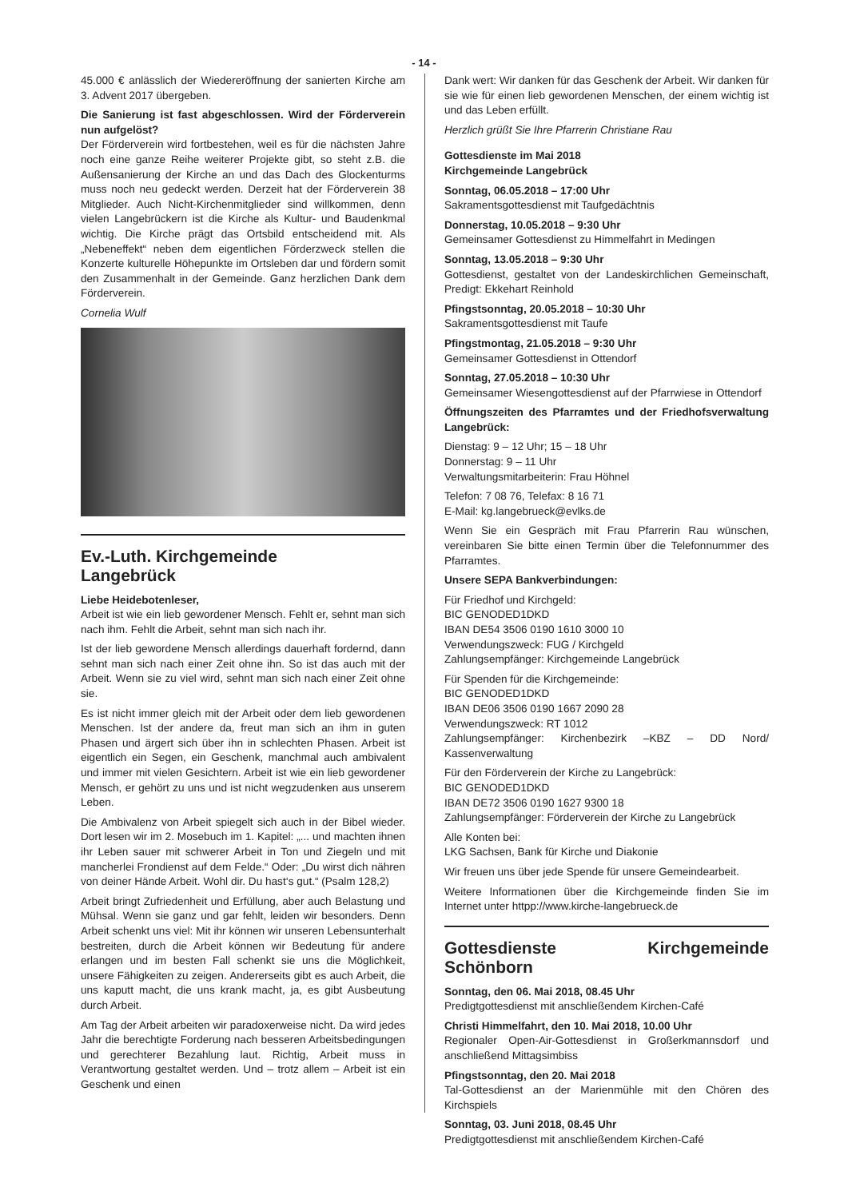- 14 -
45.000 € anlässlich der Wiedereröffnung der sanierten Kirche am 3. Advent 2017 übergeben.
Die Sanierung ist fast abgeschlossen. Wird der Förderverein nun aufgelöst?
Der Förderverein wird fortbestehen, weil es für die nächsten Jahre noch eine ganze Reihe weiterer Projekte gibt, so steht z.B. die Außensanierung der Kirche an und das Dach des Glockenturms muss noch neu gedeckt werden. Derzeit hat der Förderverein 38 Mitglieder. Auch Nicht-Kirchenmitglieder sind willkommen, denn vielen Langebrückern ist die Kirche als Kultur- und Baudenkmal wichtig. Die Kirche prägt das Ortsbild entscheidend mit. Als „Nebeneffekt“ neben dem eigentlichen Förderzweck stellen die Konzerte kulturelle Höhepunkte im Ortsleben dar und fördern somit den Zusammenhalt in der Gemeinde. Ganz herzlichen Dank dem Förderverein.
Cornelia Wulf
Ev.-Luth. Kirchgemeinde
Langebrück
Liebe Heidebotenleser,
Arbeit ist wie ein lieb gewordener Mensch. Fehlt er, sehnt man sich nach ihm. Fehlt die Arbeit, sehnt man sich nach ihr.
Ist der lieb gewordene Mensch allerdings dauerhaft fordernd, dann sehnt man sich nach einer Zeit ohne ihn. So ist das auch mit der Arbeit. Wenn sie zu viel wird, sehnt man sich nach einer Zeit ohne sie.
Es ist nicht immer gleich mit der Arbeit oder dem lieb gewordenen Menschen. Ist der andere da, freut man sich an ihm in guten Phasen und ärgert sich über ihn in schlechten Phasen. Arbeit ist eigentlich ein Segen, ein Geschenk, manchmal auch ambivalent und immer mit vielen Gesichtern. Arbeit ist wie ein lieb gewordener Mensch, er gehört zu uns und ist nicht wegzudenken aus unserem Leben.
Die Ambivalenz von Arbeit spiegelt sich auch in der Bibel wieder. Dort lesen wir im 2. Mosebuch im 1. Kapitel: „... und machten ihnen ihr Leben sauer mit schwerer Arbeit in Ton und Ziegeln und mit mancherlei Frondienst auf dem Felde.“ Oder: „Du wirst dich nähren von deiner Hände Arbeit. Wohl dir. Du hast‘s gut.“ (Psalm 128,2)
Arbeit bringt Zufriedenheit und Erfüllung, aber auch Belastung und Mühsal. Wenn sie ganz und gar fehlt, leiden wir besonders. Denn Arbeit schenkt uns viel: Mit ihr können wir unseren Lebensunterhalt bestreiten, durch die Arbeit können wir Bedeutung für andere erlangen und im besten Fall schenkt sie uns die Möglichkeit, unsere Fähigkeiten zu zeigen. Andererseits gibt es auch Arbeit, die uns kaputt macht, die uns krank macht, ja, es gibt Ausbeutung durch Arbeit.
Am Tag der Arbeit arbeiten wir paradoxerweise nicht. Da wird jedes Jahr die berechtigte Forderung nach besseren Arbeitsbedingungen und gerechterer Bezahlung laut. Richtig, Arbeit muss in Verantwortung gestaltet werden. Und – trotz allem – Arbeit ist ein Geschenk und einen
Dank wert: Wir danken für das Geschenk der Arbeit. Wir danken für sie wie für einen lieb gewordenen Menschen, der einem wichtig ist und das Leben erfüllt.
Herzlich grüßt Sie Ihre Pfarrerin Christiane Rau
Gottesdienste im Mai 2018
Kirchgemeinde Langebrück
Sonntag, 06.05.2018 – 17:00 Uhr
Sakramentsgottesdienst mit Taufgedächtnis
Donnerstag, 10.05.2018 – 9:30 Uhr
Gemeinsamer Gottesdienst zu Himmelfahrt in Medingen
Sonntag, 13.05.2018 – 9:30 Uhr
Gottesdienst, gestaltet von der Landeskirchlichen Gemeinschaft, Predigt: Ekkehart Reinhold
Pfingstsonntag, 20.05.2018 – 10:30 Uhr
Sakramentsgottesdienst mit Taufe
Pfingstmontag, 21.05.2018 – 9:30 Uhr
Gemeinsamer Gottesdienst in Ottendorf
Sonntag, 27.05.2018 – 10:30 Uhr
Gemeinsamer Wiesengottesdienst auf der Pfarrwiese in Ottendorf
Öffnungszeiten des Pfarramtes und der Friedhofsverwaltung Langebrück:
Dienstag: 9 – 12 Uhr; 15 – 18 Uhr
Donnerstag: 9 – 11 Uhr
Verwaltungsmitarbeiterin: Frau Höhnel
Telefon: 7 08 76, Telefax: 8 16 71
E-Mail: kg.langebrueck@evlks.de
Wenn Sie ein Gespräch mit Frau Pfarrerin Rau wünschen, vereinbaren Sie bitte einen Termin über die Telefonnummer des Pfarramtes.
Unsere SEPA Bankverbindungen:
Für Friedhof und Kirchgeld:
BIC GENODED1DKD
IBAN DE54 3506 0190 1610 3000 10
Verwendungszweck: FUG / Kirchgeld
Zahlungsempfänger: Kirchgemeinde Langebrück
Für Spenden für die Kirchgemeinde:
BIC GENODED1DKD
IBAN DE06 3506 0190 1667 2090 28
Verwendungszweck: RT 1012
Zahlungsempfänger: Kirchenbezirk –KBZ – DD Nord/ Kassenverwaltung
Für den Förderverein der Kirche zu Langebrück:
BIC GENODED1DKD
IBAN DE72 3506 0190 1627 9300 18
Zahlungsempfänger: Förderverein der Kirche zu Langebrück
Alle Konten bei:
LKG Sachsen, Bank für Kirche und Diakonie
Wir freuen uns über jede Spende für unsere Gemeindearbeit.
Weitere Informationen über die Kirchgemeinde finden Sie im Internet unter httpp://www.kirche-langebrueck.de
Gottesdienste Kirchgemeinde Schönborn
Sonntag, den 06. Mai 2018, 08.45 Uhr
Predigtgottesdienst mit anschließendem Kirchen-Café
Christi Himmelfahrt, den 10. Mai 2018, 10.00 Uhr
Regionaler Open-Air-Gottesdienst in Großerkmannsdorf und anschließend Mittagsimbiss
Pfingstsonntag, den 20. Mai 2018
Tal-Gottesdienst an der Marienmühle mit den Chören des Kirchspiels
Sonntag, 03. Juni 2018, 08.45 Uhr
Predigtgottesdienst mit anschließendem Kirchen-Café